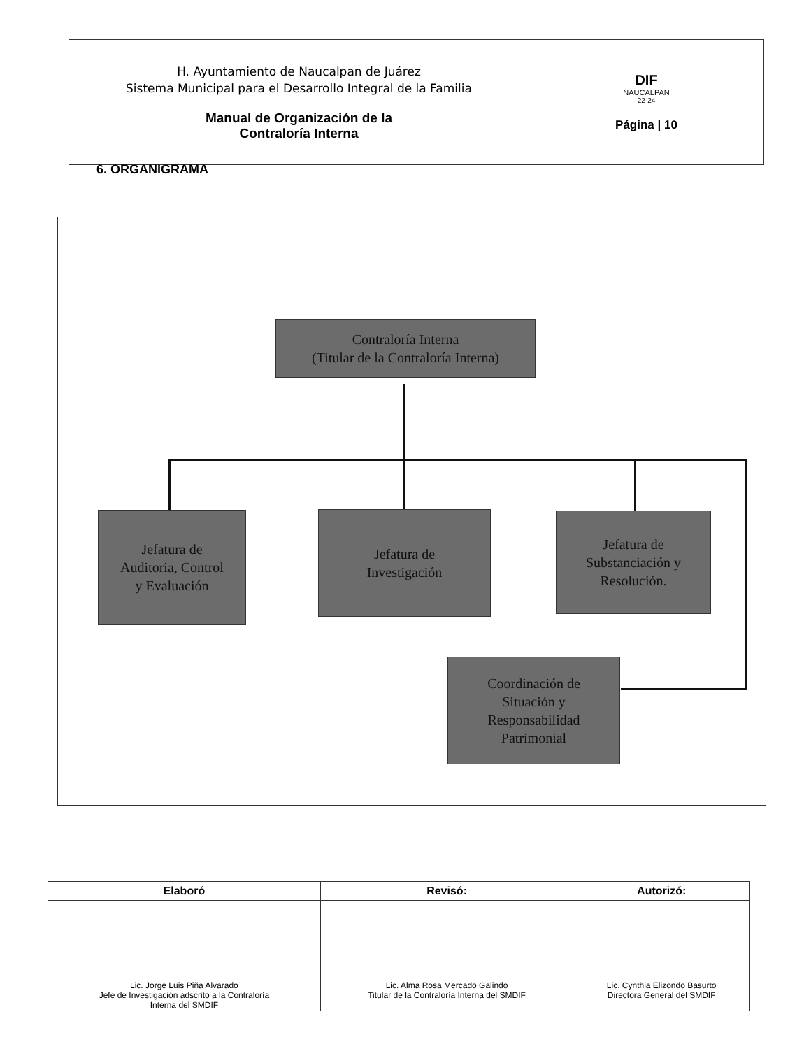| H. Ayuntamiento de Naucalpan de Juárez Sistema Municipal para el Desarrollo Integral de la Familia Manual de Organización de la Contraloría Interna | DIF NAUCALPAN 22-24 Página / 10 |
6. ORGANIGRAMA
Contraloría Interna
(Titular de la Contraloría Interna)
Jefatura de
Auditoria, Control
y Evaluación
Jefatura de
Investigación
Jefatura de
Substanciación y
Resolución.
Coordinación de
Situación y
Responsabilidad
Patrimonial
| Elaboró | Revisó: | Autorizó: |
| --- | --- | --- |
| Lic. Jorge Luis Piña Alvarado Jefe de Investigación adscrito a la Contraloría Interna del SMDIF | Lic. Alma Rosa Mercado Galindo Titular de la Contraloría Interna del SMDIF | Lic. Cynthia Elizondo Basurto Directora General del SMDIF |